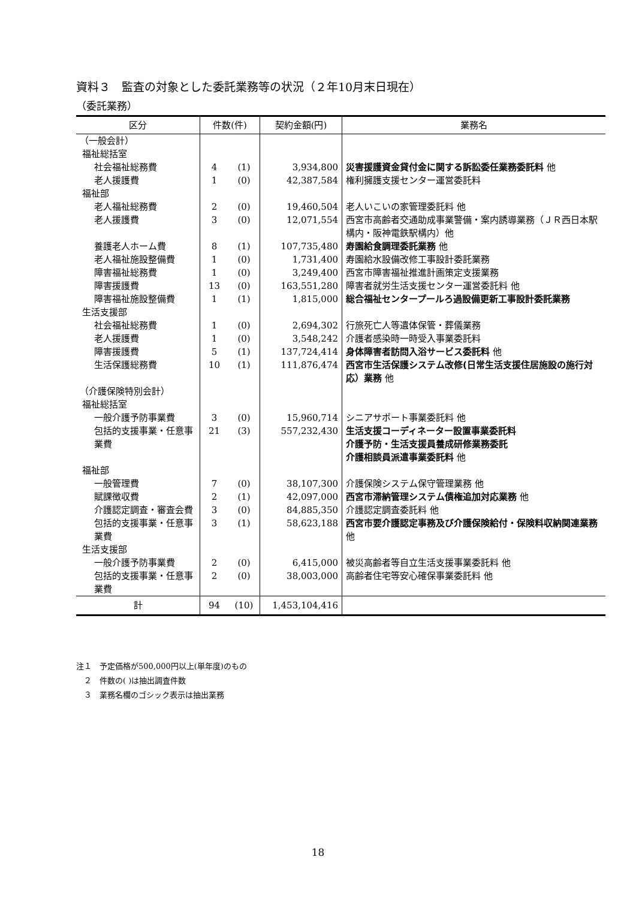資料３　監査の対象とした委託業務等の状況（２年10月末日現在）
（委託業務）
| 区分 | 件数(件) | | 契約金額(円) | 業務名 |
| --- | --- | --- | --- | --- |
| （一般会計） | | | | |
| 福祉総括室 | | | | |
| 社会福祉総務費 | 4 | (1) | 3,934,800 | 災害援護資金貸付金に関する訴訟委任業務委託料 他 |
| 老人援護費 | 1 | (0) | 42,387,584 | 権利擁護支援センター運営委託料 |
| 福祉部 | | | | |
| 老人福祉総務費 | 2 | (0) | 19,460,504 | 老人いこいの家管理委託料 他 |
| 老人援護費 | 3 | (0) | 12,071,554 | 西宮市高齢者交通助成事業警備・案内誘導業務（ＪＲ西日本駅構内・阪神電鉄駅構内）他 |
| 養護老人ホーム費 | 8 | (1) | 107,735,480 | 寿園給食調理委託業務 他 |
| 老人福祉施設整備費 | 1 | (0) | 1,731,400 | 寿園給水設備改修工事設計委託業務 |
| 障害福祉総務費 | 1 | (0) | 3,249,400 | 西宮市障害福祉推進計画策定支援業務 |
| 障害援護費 | 13 | (0) | 163,551,280 | 障害者就労生活支援センター運営委託料 他 |
| 障害福祉施設整備費 | 1 | (1) | 1,815,000 | 総合福祉センタープールろ過設備更新工事設計委託業務 |
| 生活支援部 | | | | |
| 社会福祉総務費 | 1 | (0) | 2,694,302 | 行旅死亡人等遺体保管・葬儀業務 |
| 老人援護費 | 1 | (0) | 3,548,242 | 介護者感染時一時受入事業委託料 |
| 障害援護費 | 5 | (1) | 137,724,414 | 身体障害者訪問入浴サービス委託料 他 |
| 生活保護総務費 | 10 | (1) | 111,876,474 | 西宮市生活保護システム改修(日常生活支援住居施設の施行対応）業務 他 |
| （介護保険特別会計） | | | | |
| 福祉総括室 | | | | |
| 一般介護予防事業費 | 3 | (0) | 15,960,714 | シニアサポート事業委託料 他 |
| 包括的支援事業・任意事業費 | 21 | (3) | 557,232,430 | 生活支援コーディネーター設置事業委託料 介護予防・生活支援員養成研修業務委託 介護相談員派遣事業委託料 他 |
| 福祉部 | | | | |
| 一般管理費 | 7 | (0) | 38,107,300 | 介護保険システム保守管理業務 他 |
| 賦課徴収費 | 2 | (1) | 42,097,000 | 西宮市滞納管理システム債権追加対応業務 他 |
| 介護認定調査・審査会費 | 3 | (0) | 84,885,350 | 介護認定調査委託料 他 |
| 包括的支援事業・任意事業費 | 3 | (1) | 58,623,188 | 西宮市要介護認定事務及び介護保険給付・保険料収納関連業務 他 |
| 生活支援部 | | | | |
| 一般介護予防事業費 | 2 | (0) | 6,415,000 | 被災高齢者等自立生活支援事業委託料 他 |
| 包括的支援事業・任意事業費 | 2 | (0) | 38,003,000 | 高齢者住宅等安心確保事業委託料 他 |
| 計 | 94 | (10) | 1,453,104,416 | |
注１　予定価格が500,000円以上(単年度)のもの
　２　件数の( )は抽出調査件数
　３　業務名欄のゴシック表示は抽出業務
18